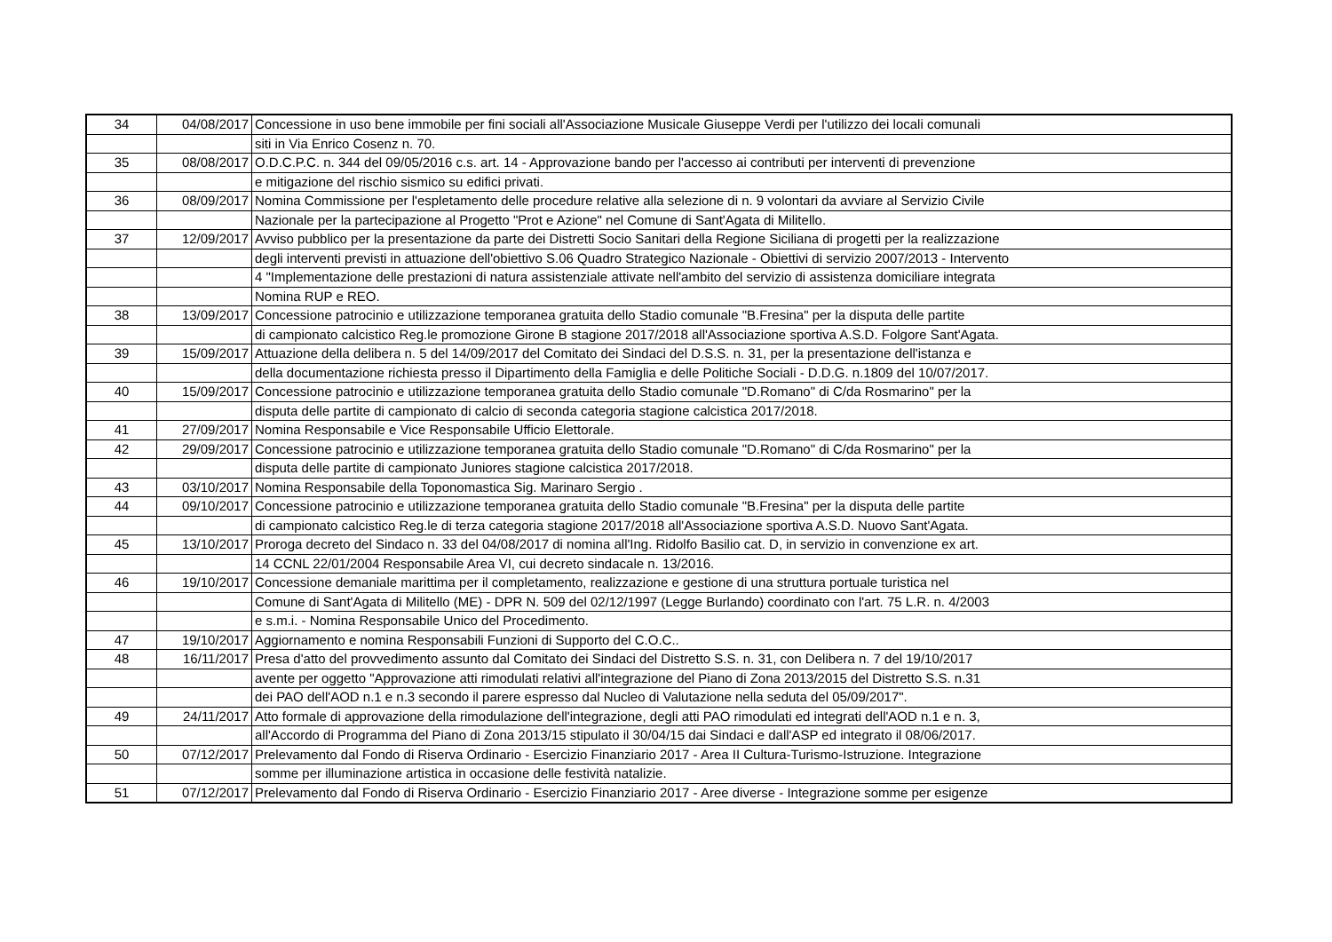| 34 | 04/08/2017 | Concessione in uso bene immobile per fini sociali all'Associazione Musicale Giuseppe Verdi per l'utilizzo dei locali comunali |
| | | siti in Via Enrico Cosenz n. 70. |
| 35 | 08/08/2017 | O.D.C.P.C. n. 344 del 09/05/2016 c.s. art. 14 - Approvazione bando per l'accesso ai contributi per interventi di prevenzione |
| | | e mitigazione del rischio sismico su edifici privati. |
| 36 | 08/09/2017 | Nomina Commissione per l'espletamento delle procedure relative alla selezione di n. 9 volontari da avviare al Servizio Civile |
| | | Nazionale per la partecipazione al Progetto "Prot e Azione" nel Comune di Sant'Agata di Militello. |
| 37 | 12/09/2017 | Avviso pubblico per la presentazione da parte dei Distretti Socio Sanitari della Regione Siciliana di progetti per la realizzazione |
| | | degli interventi previsti in attuazione dell'obiettivo S.06 Quadro Strategico Nazionale - Obiettivi di servizio 2007/2013 - Intervento |
| | | 4 "Implementazione delle prestazioni di natura assistenziale attivate nell'ambito del servizio di assistenza domiciliare integrata |
| | | Nomina RUP e REO. |
| 38 | 13/09/2017 | Concessione patrocinio e utilizzazione temporanea gratuita dello Stadio comunale "B.Fresina" per la disputa delle partite |
| | | di campionato calcistico Reg.le promozione Girone B stagione 2017/2018 all'Associazione sportiva A.S.D. Folgore Sant'Agata. |
| 39 | 15/09/2017 | Attuazione della delibera n. 5 del 14/09/2017 del Comitato dei Sindaci del D.S.S. n. 31, per la presentazione dell'istanza e |
| | | della documentazione richiesta presso il Dipartimento della Famiglia e delle Politiche Sociali - D.D.G. n.1809 del 10/07/2017. |
| 40 | 15/09/2017 | Concessione patrocinio e utilizzazione temporanea gratuita dello Stadio comunale "D.Romano" di C/da Rosmarino" per la |
| | | disputa delle partite di campionato di calcio di seconda categoria stagione calcistica 2017/2018. |
| 41 | 27/09/2017 | Nomina Responsabile e Vice Responsabile Ufficio Elettorale. |
| 42 | 29/09/2017 | Concessione patrocinio e utilizzazione temporanea gratuita dello Stadio comunale "D.Romano" di C/da Rosmarino" per la |
| | | disputa delle partite di campionato Juniores stagione calcistica 2017/2018. |
| 43 | 03/10/2017 | Nomina Responsabile della Toponomastica Sig. Marinaro Sergio . |
| 44 | 09/10/2017 | Concessione patrocinio e utilizzazione temporanea gratuita dello Stadio comunale "B.Fresina" per la disputa delle partite |
| | | di campionato calcistico Reg.le di terza categoria stagione 2017/2018 all'Associazione sportiva A.S.D. Nuovo Sant'Agata. |
| 45 | 13/10/2017 | Proroga decreto del Sindaco n. 33 del 04/08/2017 di nomina all'Ing. Ridolfo Basilio cat. D, in servizio in convenzione ex art. |
| | | 14 CCNL 22/01/2004 Responsabile Area VI, cui decreto sindacale n. 13/2016. |
| 46 | 19/10/2017 | Concessione demaniale marittima per il completamento, realizzazione e gestione di una struttura portuale turistica nel |
| | | Comune di Sant'Agata di Militello (ME) - DPR N. 509 del 02/12/1997 (Legge Burlando) coordinato con l'art. 75 L.R. n. 4/2003 |
| | | e s.m.i. - Nomina Responsabile Unico del Procedimento. |
| 47 | 19/10/2017 | Aggiornamento e nomina Responsabili Funzioni di Supporto del C.O.C.. |
| 48 | 16/11/2017 | Presa d'atto del provvedimento assunto dal Comitato dei Sindaci del Distretto S.S. n. 31, con Delibera n. 7 del 19/10/2017 |
| | | avente per oggetto "Approvazione atti rimodulati relativi all'integrazione del Piano di Zona 2013/2015 del Distretto S.S. n.31 |
| | | dei PAO dell'AOD n.1 e n.3 secondo il parere espresso dal Nucleo di Valutazione nella seduta del 05/09/2017". |
| 49 | 24/11/2017 | Atto formale di approvazione della rimodulazione dell'integrazione, degli atti PAO rimodulati ed integrati dell'AOD n.1 e n. 3, |
| | | all'Accordo di Programma del Piano di Zona 2013/15 stipulato il 30/04/15 dai Sindaci e dall'ASP ed integrato il 08/06/2017. |
| 50 | 07/12/2017 | Prelevamento dal Fondo di Riserva Ordinario - Esercizio Finanziario 2017 - Area II Cultura-Turismo-Istruzione. Integrazione |
| | | somme per illuminazione artistica in occasione delle festività natalizie. |
| 51 | 07/12/2017 | Prelevamento dal Fondo di Riserva Ordinario - Esercizio Finanziario 2017 - Aree diverse - Integrazione somme per esigenze |